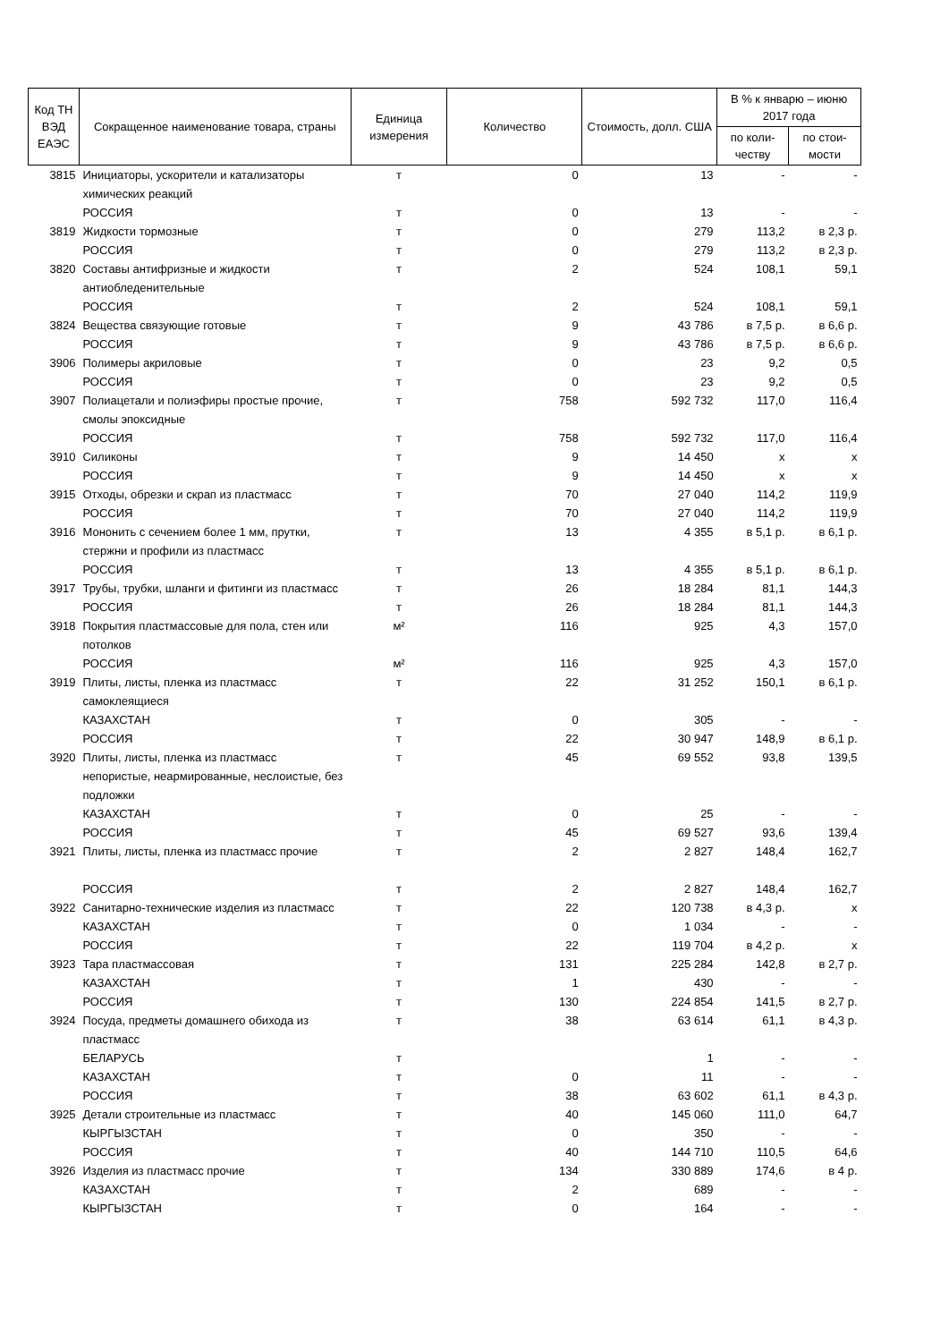| Код ТН ВЭД ЕАЭС | Сокращенное наименование товара, страны | Единица измерения | Количество | Стоимость, долл. США | В % к январю – июню 2017 года | |
| --- | --- | --- | --- | --- | --- | --- |
| | | | | | по коли-честву | по стои-мости |
| 3815 | Инициаторы, ускорители и катализаторы химических реакций | т | 0 | 13 | - | - |
| | РОССИЯ | т | 0 | 13 | - | - |
| 3819 | Жидкости тормозные | т | 0 | 279 | 113,2 | в 2,3 р. |
| | РОССИЯ | т | 0 | 279 | 113,2 | в 2,3 р. |
| 3820 | Составы антифризные и жидкости антиобледенительные | т | 2 | 524 | 108,1 | 59,1 |
| | РОССИЯ | т | 2 | 524 | 108,1 | 59,1 |
| 3824 | Вещества связующие готовые | т | 9 | 43 786 | в 7,5 р. | в 6,6 р. |
| | РОССИЯ | т | 9 | 43 786 | в 7,5 р. | в 6,6 р. |
| 3906 | Полимеры акриловые | т | 0 | 23 | 9,2 | 0,5 |
| | РОССИЯ | т | 0 | 23 | 9,2 | 0,5 |
| 3907 | Полиацетали и полиэфиры простые прочие, смолы эпоксидные | т | 758 | 592 732 | 117,0 | 116,4 |
| | РОССИЯ | т | 758 | 592 732 | 117,0 | 116,4 |
| 3910 | Силиконы | т | 9 | 14 450 | х | х |
| | РОССИЯ | т | 9 | 14 450 | х | х |
| 3915 | Отходы, обрезки и скрап из пластмасс | т | 70 | 27 040 | 114,2 | 119,9 |
| | РОССИЯ | т | 70 | 27 040 | 114,2 | 119,9 |
| 3916 | Мононить с сечением более 1 мм, прутки, стержни и профили из пластмасс | т | 13 | 4 355 | в 5,1 р. | в 6,1 р. |
| | РОССИЯ | т | 13 | 4 355 | в 5,1 р. | в 6,1 р. |
| 3917 | Трубы, трубки, шланги и фитинги из пластмасс | т | 26 | 18 284 | 81,1 | 144,3 |
| | РОССИЯ | т | 26 | 18 284 | 81,1 | 144,3 |
| 3918 | Покрытия пластмассовые для пола, стен или потолков | м² | 116 | 925 | 4,3 | 157,0 |
| | РОССИЯ | м² | 116 | 925 | 4,3 | 157,0 |
| 3919 | Плиты, листы, пленка из пластмасс самоклеящиеся | т | 22 | 31 252 | 150,1 | в 6,1 р. |
| | КАЗАХСТАН | т | 0 | 305 | - | - |
| | РОССИЯ | т | 22 | 30 947 | 148,9 | в 6,1 р. |
| 3920 | Плиты, листы, пленка из пластмасс непористые, неармированные, неслоистые, без подложки | т | 45 | 69 552 | 93,8 | 139,5 |
| | КАЗАХСТАН | т | 0 | 25 | - | - |
| | РОССИЯ | т | 45 | 69 527 | 93,6 | 139,4 |
| 3921 | Плиты, листы, пленка из пластмасс прочие | т | 2 | 2 827 | 148,4 | 162,7 |
| | РОССИЯ | т | 2 | 2 827 | 148,4 | 162,7 |
| 3922 | Санитарно-технические изделия из пластмасс | т | 22 | 120 738 | в 4,3 р. | х |
| | КАЗАХСТАН | т | 0 | 1 034 | - | - |
| | РОССИЯ | т | 22 | 119 704 | в 4,2 р. | х |
| 3923 | Тара пластмассовая | т | 131 | 225 284 | 142,8 | в 2,7 р. |
| | КАЗАХСТАН | т | 1 | 430 | - | - |
| | РОССИЯ | т | 130 | 224 854 | 141,5 | в 2,7 р. |
| 3924 | Посуда, предметы домашнего обихода из пластмасс | т | 38 | 63 614 | 61,1 | в 4,3 р. |
| | БЕЛАРУСЬ | т | | 1 | - | - |
| | КАЗАХСТАН | т | 0 | 11 | - | - |
| | РОССИЯ | т | 38 | 63 602 | 61,1 | в 4,3 р. |
| 3925 | Детали строительные из пластмасс | т | 40 | 145 060 | 111,0 | 64,7 |
| | КЫРГЫЗСТАН | т | 0 | 350 | - | - |
| | РОССИЯ | т | 40 | 144 710 | 110,5 | 64,6 |
| 3926 | Изделия из пластмасс прочие | т | 134 | 330 889 | 174,6 | в 4 р. |
| | КАЗАХСТАН | т | 2 | 689 | - | - |
| | КЫРГЫЗСТАН | т | 0 | 164 | - | - |